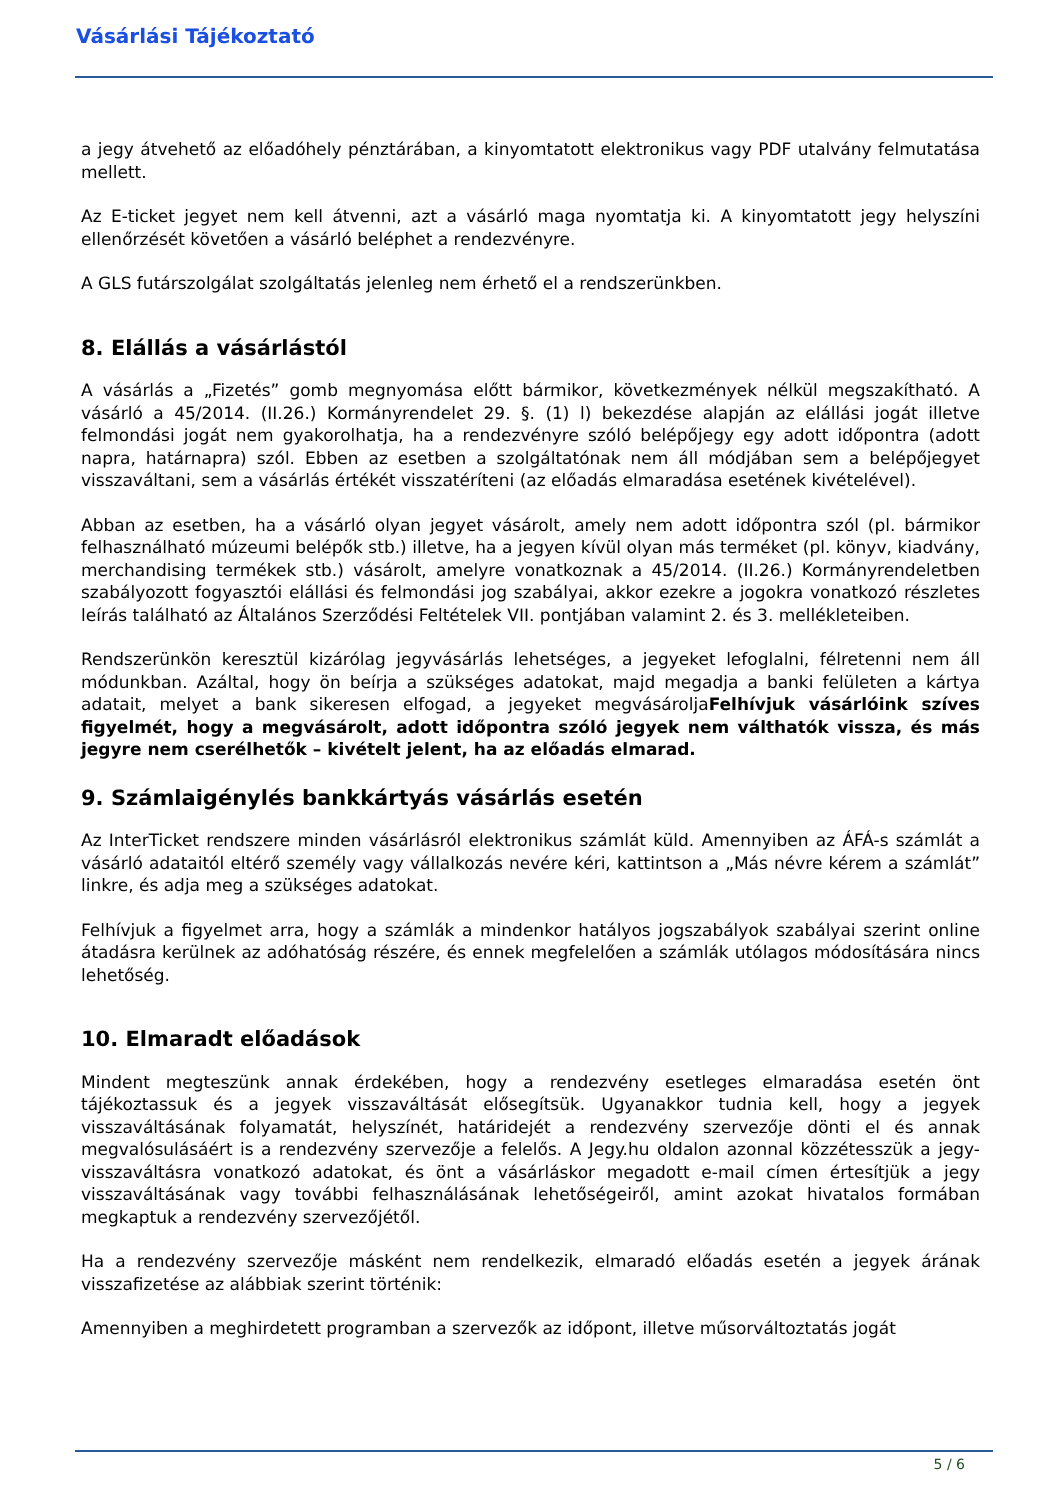Vásárlási Tájékoztató
a jegy átvehető az előadóhely pénztárában, a kinyomtatott elektronikus vagy PDF utalvány felmutatása mellett.
Az E-ticket jegyet nem kell átvenni, azt a vásárló maga nyomtatja ki. A kinyomtatott jegy helyszíni ellenőrzését követően a vásárló beléphet a rendezvényre.
A GLS futárszolgálat szolgáltatás jelenleg nem érhető el a rendszerünkben.
8. Elállás a vásárlástól
A vásárlás a „Fizetés” gomb megnyomása előtt bármikor, következmények nélkül megszakítható. A vásárló a 45/2014. (II.26.) Kormányrendelet 29. §. (1) l) bekezdése alapján az elállási jogát illetve felmondási jogát nem gyakorolhatja, ha a rendezvényre szóló belépőjegy egy adott időpontra (adott napra, határnapra) szól. Ebben az esetben a szolgáltatónak nem áll módjában sem a belépőjegyet visszaváltani, sem a vásárlás értékét visszatéríteni (az előadás elmaradása esetének kivételével).
Abban az esetben, ha a vásárló olyan jegyet vásárolt, amely nem adott időpontra szól (pl. bármikor felhasználható múzeumi belépők stb.) illetve, ha a jegyen kívül olyan más terméket (pl. könyv, kiadvány, merchandising termékek stb.) vásárolt, amelyre vonatkoznak a 45/2014. (II.26.) Kormányrendeletben szabályozott fogyasztói elállási és felmondási jog szabályai, akkor ezekre a jogokra vonatkozó részletes leírás található az Általános Szerződési Feltételek VII. pontjában valamint 2. és 3. mellékleteiben.
Rendszerünkön keresztül kizárólag jegyvásárlás lehetséges, a jegyeket lefoglalni, félretenni nem áll módunkban. Azáltal, hogy ön beírja a szükséges adatokat, majd megadja a banki felületen a kártya adatait, melyet a bank sikeresen elfogad, a jegyeket megvásároljaFelhívjuk vásárlóink szíves figyelmét, hogy a megvásárolt, adott időpontra szóló jegyek nem válthatók vissza, és más jegyre nem cserélhetők – kivételt jelent, ha az előadás elmarad.
9. Számlaigénylés bankkártyás vásárlás esetén
Az InterTicket rendszere minden vásárlásról elektronikus számlát küld. Amennyiben az ÁFÁ-s számlát a vásárló adataitól eltérő személy vagy vállalkozás nevére kéri, kattintson a „Más névre kérem a számlát” linkre, és adja meg a szükséges adatokat.
Felhívjuk a figyelmet arra, hogy a számlák a mindenkor hatályos jogszabályok szabályai szerint online átadásra kerülnek az adóhatóság részére, és ennek megfelelően a számlák utólagos módosítására nincs lehetőség.
10. Elmaradt előadások
Mindent megteszünk annak érdekében, hogy a rendezvény esetleges elmaradása esetén önt tájékoztassuk és a jegyek visszaváltását elősegítsük. Ugyanakkor tudnia kell, hogy a jegyek visszaváltásának folyamatát, helyszínét, határidejét a rendezvény szervezője dönti el és annak megvalósulásáért is a rendezvény szervezője a felelős. A Jegy.hu oldalon azonnal közzétesszük a jegy-visszaváltásra vonatkozó adatokat, és önt a vásárláskor megadott e-mail címen értesítjük a jegy visszaváltásának vagy további felhasználásának lehetőségeiről, amint azokat hivatalos formában megkaptuk a rendezvény szervezőjétől.
Ha a rendezvény szervezője másként nem rendelkezik, elmaradó előadás esetén a jegyek árának visszafizetése az alábbiak szerint történik:
Amennyiben a meghirdetett programban a szervezők az időpont, illetve műsorváltoztatás jogát
5 / 6